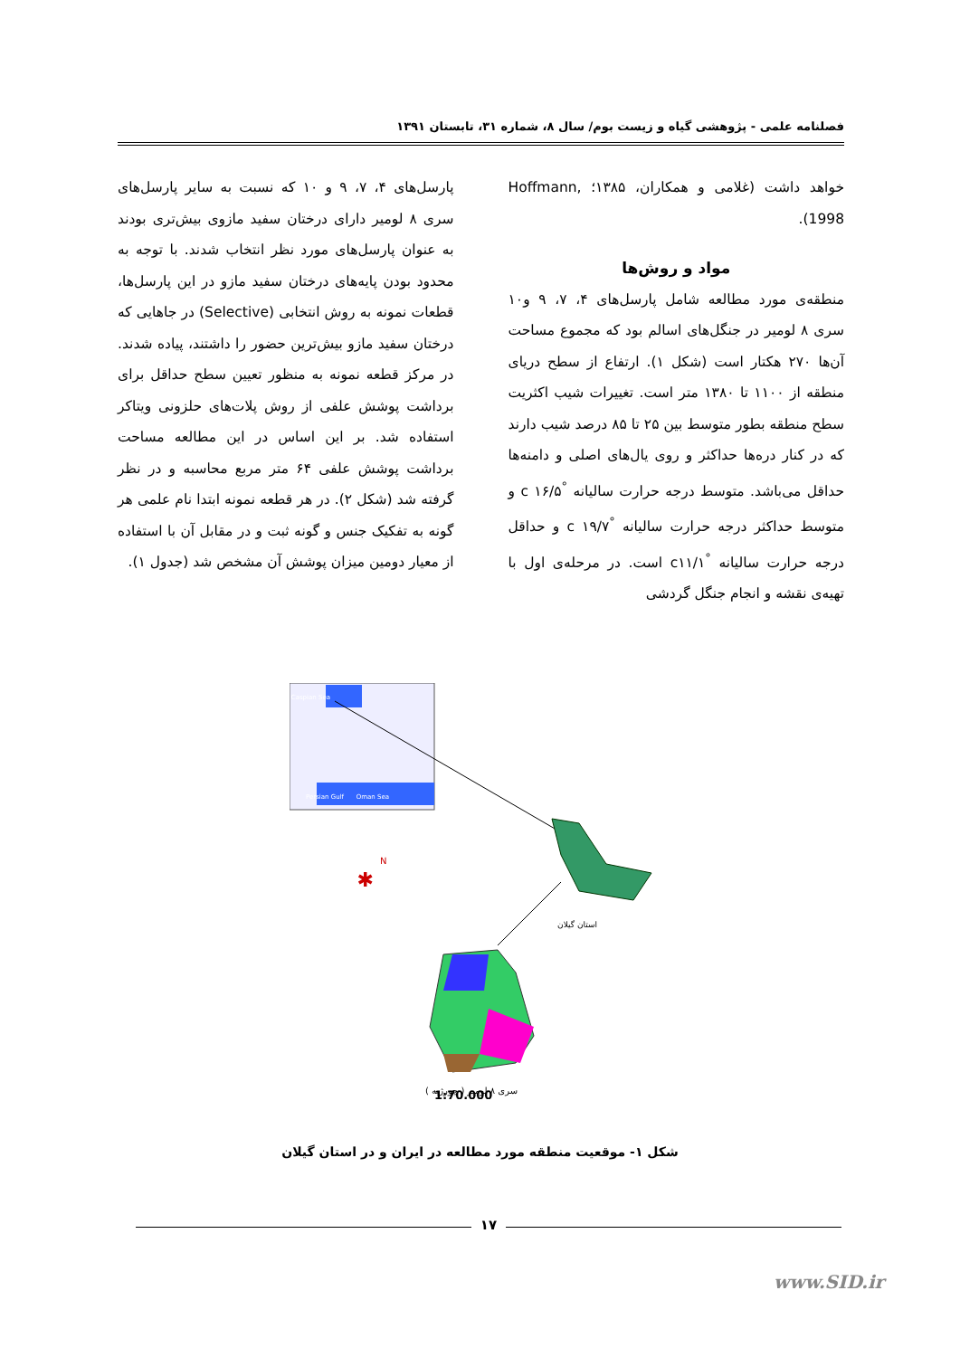فصلنامه علمی - پژوهشی گیاه و زیست بوم/ سال ۸، شماره ۳۱، تابستان ۱۳۹۱
خواهد داشت (غلامی و همکاران، ۱۳۸۵؛ Hoffmann, 1998).
مواد و روش‌ها
منطقه‌ی مورد مطالعه شامل پارسل‌های ۴، ۷، ۹ و۱۰ سری ۸ لومیر در جنگل‌های اسالم بود که مجموع مساحت آن‌ها ۲۷۰ هکتار است (شکل ۱). ارتفاع از سطح دریای منطقه از ۱۱۰۰ تا ۱۳۸۰ متر است. تغییرات شیب اکثریت سطح منطقه بطور متوسط بین ۲۵ تا ۸۵ درصد شیب دارند که در کنار دره‌ها حداکثر و روی یال‌های اصلی و دامنه‌ها حداقل می‌باشد. متوسط درجه حرارت سالیانه <sup>°</sup>c ۱۶/۵ و متوسط حداکثر درجه حرارت سالیانه <sup>°</sup>c ۱۹/۷ و حداقل درجه حرارت سالیانه <sup>°</sup>c۱۱/۱ است. در مرحله‌ی اول با تهیه‌ی نقشه و انجام جنگل گردشی
پارسل‌های ۴، ۷، ۹ و ۱۰ که نسبت به سایر پارسل‌های سری ۸ لومیر دارای درختان سفید مازوی بیش‌تری بودند به عنوان پارسل‌های مورد نظر انتخاب شدند. با توجه به محدود بودن پایه‌های درختان سفید مازو در این پارسل‌ها، قطعات نمونه به روش انتخابی (Selective) در جاهایی که درختان سفید مازو بیش‌ترین حضور را داشتند، پیاده شدند. در مرکز قطعه نمونه به منظور تعیین سطح حداقل برای برداشت پوشش علفی از روش پلات‌های حلزونی ویتاکر استفاده شد. بر این اساس در این مطالعه مساحت برداشت پوشش علفی ۶۴ متر مربع محاسبه و در نظر گرفته شد (شکل ۲). در هر قطعه نمونه ابتدا نام علمی هر گونه به تفکیک جنس و گونه ثبت و در مقابل آن با استفاده از معیار دومین میزان پوشش آن مشخص شد (جدول ۱).
Caspian Sea
Persian Gulf
Oman Sea
استان گیلان
N
✱
1:70,000
سری ۸ لومیر ( چورژیه )
شکل ۱- موقعیت منطقه مورد مطالعه در ایران و در استان گیلان
۱۷
www.SID.ir